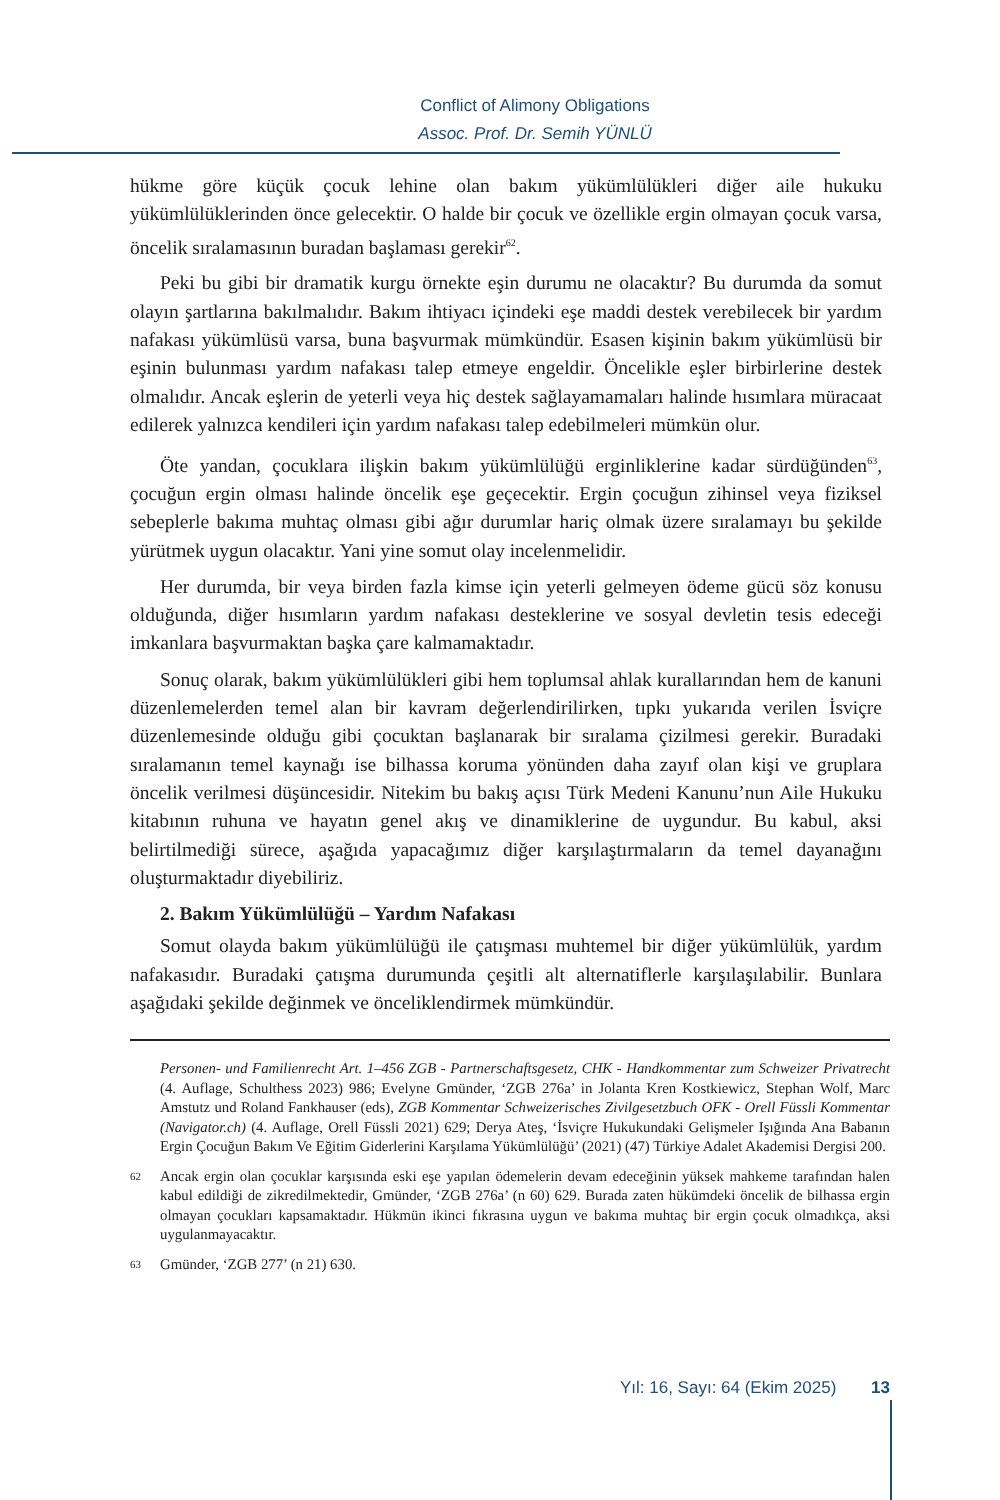Conflict of Alimony Obligations
Assoc. Prof. Dr. Semih YÜNLÜ
hükme göre küçük çocuk lehine olan bakım yükümlülükleri diğer aile hukuku yükümlülüklerinden önce gelecektir. O halde bir çocuk ve özellikle ergin olmayan çocuk varsa, öncelik sıralamasının buradan başlaması gerekir<sup>62</sup>.
Peki bu gibi bir dramatik kurgu örnekte eşin durumu ne olacaktır? Bu durumda da somut olayın şartlarına bakılmalıdır. Bakım ihtiyacı içindeki eşe maddi destek verebilecek bir yardım nafakası yükümlüsü varsa, buna başvurmak mümkündür. Esasen kişinin bakım yükümlüsü bir eşinin bulunması yardım nafakası talep etmeye engeldir. Öncelikle eşler birbirlerine destek olmalıdır. Ancak eşlerin de yeterli veya hiç destek sağlayamamaları halinde hısımlara müracaat edilerek yalnızca kendileri için yardım nafakası talep edebilmeleri mümkün olur.
Öte yandan, çocuklara ilişkin bakım yükümlülüğü erginliklerine kadar sürdüğünden<sup>63</sup>, çocuğun ergin olması halinde öncelik eşe geçecektir. Ergin çocuğun zihinsel veya fiziksel sebeplerle bakıma muhtaç olması gibi ağır durumlar hariç olmak üzere sıralamayı bu şekilde yürütmek uygun olacaktır. Yani yine somut olay incelenmelidir.
Her durumda, bir veya birden fazla kimse için yeterli gelmeyen ödeme gücü söz konusu olduğunda, diğer hısımların yardım nafakası desteklerine ve sosyal devletin tesis edeceği imkanlara başvurmaktan başka çare kalmamaktadır.
Sonuç olarak, bakım yükümlülükleri gibi hem toplumsal ahlak kurallarından hem de kanuni düzenlemelerden temel alan bir kavram değerlendirilirken, tıpkı yukarıda verilen İsviçre düzenlemesinde olduğu gibi çocuktan başlanarak bir sıralama çizilmesi gerekir. Buradaki sıralamanın temel kaynağı ise bilhassa koruma yönünden daha zayıf olan kişi ve gruplara öncelik verilmesi düşüncesidir. Nitekim bu bakış açısı Türk Medeni Kanunu’nun Aile Hukuku kitabının ruhuna ve hayatın genel akış ve dinamiklerine de uygundur. Bu kabul, aksi belirtilmediği sürece, aşağıda yapacağımız diğer karşılaştırmaların da temel dayanağını oluşturmaktadır diyebiliriz.
2. Bakım Yükümlülüğü – Yardım Nafakası
Somut olayda bakım yükümlülüğü ile çatışması muhtemel bir diğer yükümlülük, yardım nafakasıdır. Buradaki çatışma durumunda çeşitli alt alternatiflerle karşılaşılabilir. Bunlara aşağıdaki şekilde değinmek ve önceliklendirmek mümkündür.
Personen- und Familienrecht Art. 1–456 ZGB - Partnerschaftsgesetz, CHK - Handkommentar zum Schweizer Privatrecht (4. Auflage, Schulthess 2023) 986; Evelyne Gmünder, ‘ZGB 276a’ in Jolanta Kren Kostkiewicz, Stephan Wolf, Marc Amstutz und Roland Fankhauser (eds), ZGB Kommentar Schweizerisches Zivilgesetzbuch OFK - Orell Füssli Kommentar (Navigator.ch) (4. Auflage, Orell Füssli 2021) 629; Derya Ateş, ‘İsviçre Hukukundaki Gelişmeler Işığında Ana Babanın Ergin Çocuğun Bakım Ve Eğitim Giderlerini Karşılama Yükümlülüğü’ (2021) (47) Türkiye Adalet Akademisi Dergisi 200.
62 Ancak ergin olan çocuklar karşısında eski eşe yapılan ödemelerin devam edeceğinin yüksek mahkeme tarafından halen kabul edildiği de zikredilmektedir, Gmünder, ‘ZGB 276a’ (n 60) 629. Burada zaten hükümdeki öncelik de bilhassa ergin olmayan çocukları kapsamaktadır. Hükmün ikinci fıkrasına uygun ve bakıma muhtaç bir ergin çocuk olmadıkça, aksi uygulanmayacaktır.
63 Gmünder, ‘ZGB 277’ (n 21) 630.
Yıl: 16, Sayı: 64 (Ekim 2025) 13